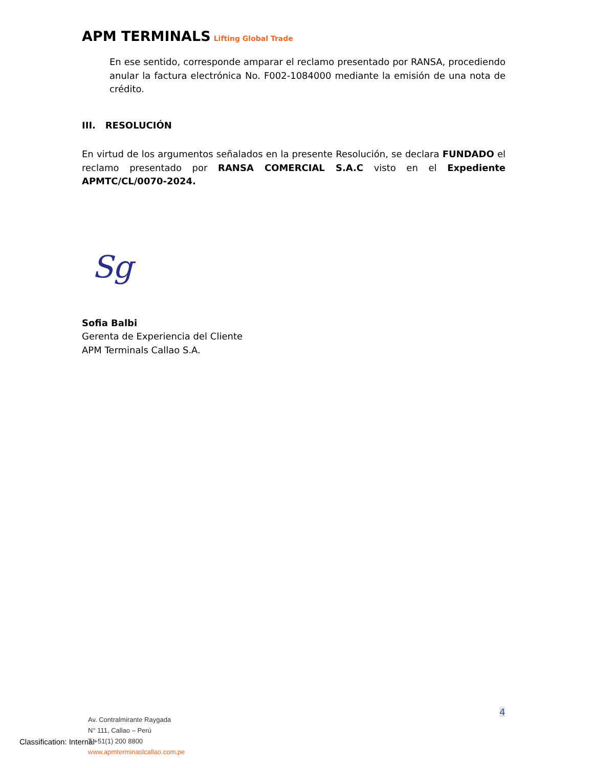APM TERMINALS Lifting Global Trade
En ese sentido, corresponde amparar el reclamo presentado por RANSA, procediendo anular la factura electrónica No. F002-1084000 mediante la emisión de una nota de crédito.
III. RESOLUCIÓN
En virtud de los argumentos señalados en la presente Resolución, se declara FUNDADO el reclamo presentado por RANSA COMERCIAL S.A.C visto en el Expediente APMTC/CL/0070-2024.
Sg
Sofia Balbi
Gerenta de Experiencia del Cliente
APM Terminals Callao S.A.
4
Av. Contralmirante Raygada
N° 111, Callao – Perú
T +51(1) 200 8800
www.apmterminaslcallao.com.pe
Classification: Internal